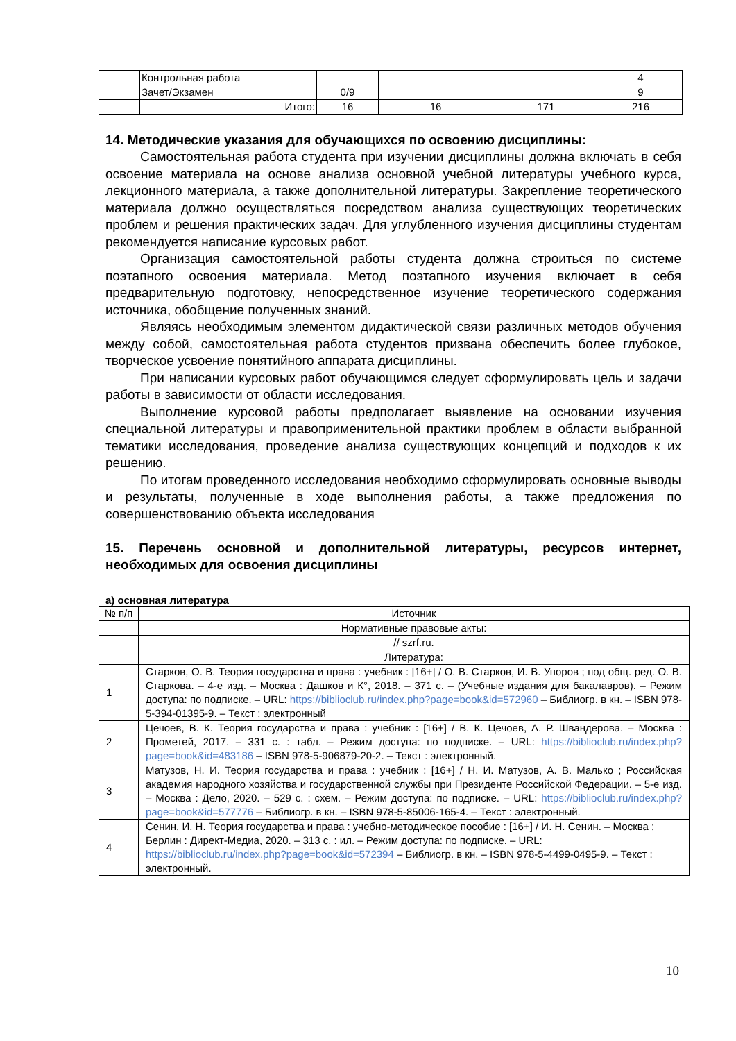| | Контрольная работа | | | | 4 |
| | Зачет/Экзамен | 0/9 | | | 9 |
| | Итого: | 16 | 16 | 171 | 216 |
14. Методические указания для обучающихся по освоению дисциплины:
Самостоятельная работа студента при изучении дисциплины должна включать в себя освоение материала на основе анализа основной учебной литературы учебного курса, лекционного материала, а также дополнительной литературы. Закрепление теоретического материала должно осуществляться посредством анализа существующих теоретических проблем и решения практических задач. Для углубленного изучения дисциплины студентам рекомендуется написание курсовых работ.
Организация самостоятельной работы студента должна строиться по системе поэтапного освоения материала. Метод поэтапного изучения включает в себя предварительную подготовку, непосредственное изучение теоретического содержания источника, обобщение полученных знаний.
Являясь необходимым элементом дидактической связи различных методов обучения между собой, самостоятельная работа студентов призвана обеспечить более глубокое, творческое усвоение понятийного аппарата дисциплины.
При написании курсовых работ обучающимся следует сформулировать цель и задачи работы в зависимости от области исследования.
Выполнение курсовой работы предполагает выявление на основании изучения специальной литературы и правоприменительной практики проблем в области выбранной тематики исследования, проведение анализа существующих концепций и подходов к их решению.
По итогам проведенного исследования необходимо сформулировать основные выводы и результаты, полученные в ходе выполнения работы, а также предложения по совершенствованию объекта исследования
15. Перечень основной и дополнительной литературы, ресурсов интернет, необходимых для освоения дисциплины
а) основная литература
| № п/п | Источник |
| --- | --- |
| | Нормативные правовые акты: |
| | // szrf.ru. |
| | Литература: |
| 1 | Старков, О. В. Теория государства и права : учебник : [16+] / О. В. Старков, И. В. Упоров ; под общ. ред. О. В. Старкова. – 4-е изд. – Москва : Дашков и К°, 2018. – 371 с. – (Учебные издания для бакалавров). – Режим доступа: по подписке. – URL: https://biblioclub.ru/index.php?page=book&id=572960 – Библиогр. в кн. – ISBN 978-5-394-01395-9. – Текст : электронный |
| 2 | Цечоев, В. К. Теория государства и права : учебник : [16+] / В. К. Цечоев, А. Р. Швандерова. – Москва : Прометей, 2017. – 331 с. : табл. – Режим доступа: по подписке. – URL: https://biblioclub.ru/index.php?page=book&id=483186 – ISBN 978-5-906879-20-2. – Текст : электронный. |
| 3 | Матузов, Н. И. Теория государства и права : учебник : [16+] / Н. И. Матузов, А. В. Малько ; Российская академия народного хозяйства и государственной службы при Президенте Российской Федерации. – 5-е изд. – Москва : Дело, 2020. – 529 с. : схем. – Режим доступа: по подписке. – URL: https://biblioclub.ru/index.php?page=book&id=577776 – Библиогр. в кн. – ISBN 978-5-85006-165-4. – Текст : электронный. |
| 4 | Сенин, И. Н. Теория государства и права : учебно-методическое пособие : [16+] / И. Н. Сенин. – Москва ; Берлин : Директ-Медиа, 2020. – 313 с. : ил. – Режим доступа: по подписке. – URL: https://biblioclub.ru/index.php?page=book&id=572394 – Библиогр. в кн. – ISBN 978-5-4499-0495-9. – Текст : электронный. |
10